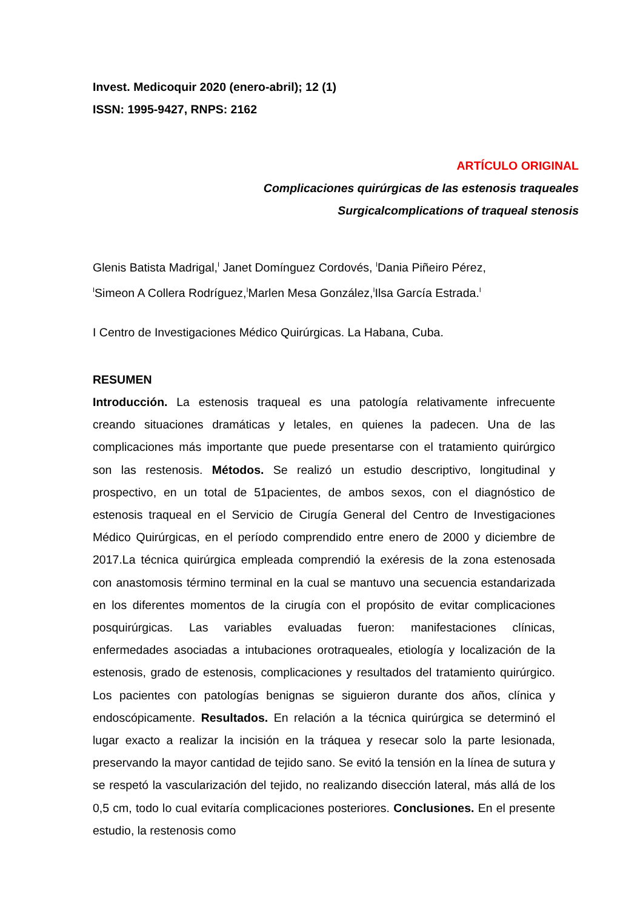Invest. Medicoquir 2020 (enero-abril); 12 (1)
ISSN: 1995-9427, RNPS: 2162
ARTÍCULO ORIGINAL
Complicaciones quirúrgicas de las estenosis traqueales
Surgicalcomplications of traqueal stenosis
Glenis Batista Madrigal,<sup>I</sup> Janet Domínguez Cordovés, <sup>I</sup>Dania Piñeiro Pérez,
<sup>I</sup>Simeon A Collera Rodríguez,<sup>I</sup>Marlen Mesa González,<sup>I</sup>Ilsa García Estrada.<sup>I</sup>
I Centro de Investigaciones Médico Quirúrgicas. La Habana, Cuba.
RESUMEN
Introducción. La estenosis traqueal es una patología relativamente infrecuente creando situaciones dramáticas y letales, en quienes la padecen. Una de las complicaciones más importante que puede presentarse con el tratamiento quirúrgico son las restenosis. Métodos. Se realizó un estudio descriptivo, longitudinal y prospectivo, en un total de 51pacientes, de ambos sexos, con el diagnóstico de estenosis traqueal en el Servicio de Cirugía General del Centro de Investigaciones Médico Quirúrgicas, en el período comprendido entre enero de 2000 y diciembre de 2017.La técnica quirúrgica empleada comprendió la exéresis de la zona estenosada con anastomosis término terminal en la cual se mantuvo una secuencia estandarizada en los diferentes momentos de la cirugía con el propósito de evitar complicaciones posquirúrgicas. Las variables evaluadas fueron: manifestaciones clínicas, enfermedades asociadas a intubaciones orotraqueales, etiología y localización de la estenosis, grado de estenosis, complicaciones y resultados del tratamiento quirúrgico. Los pacientes con patologías benignas se siguieron durante dos años, clínica y endoscópicamente. Resultados. En relación a la técnica quirúrgica se determinó el lugar exacto a realizar la incisión en la tráquea y resecar solo la parte lesionada, preservando la mayor cantidad de tejido sano. Se evitó la tensión en la línea de sutura y se respetó la vascularización del tejido, no realizando disección lateral, más allá de los 0,5 cm, todo lo cual evitaría complicaciones posteriores. Conclusiones. En el presente estudio, la restenosis como